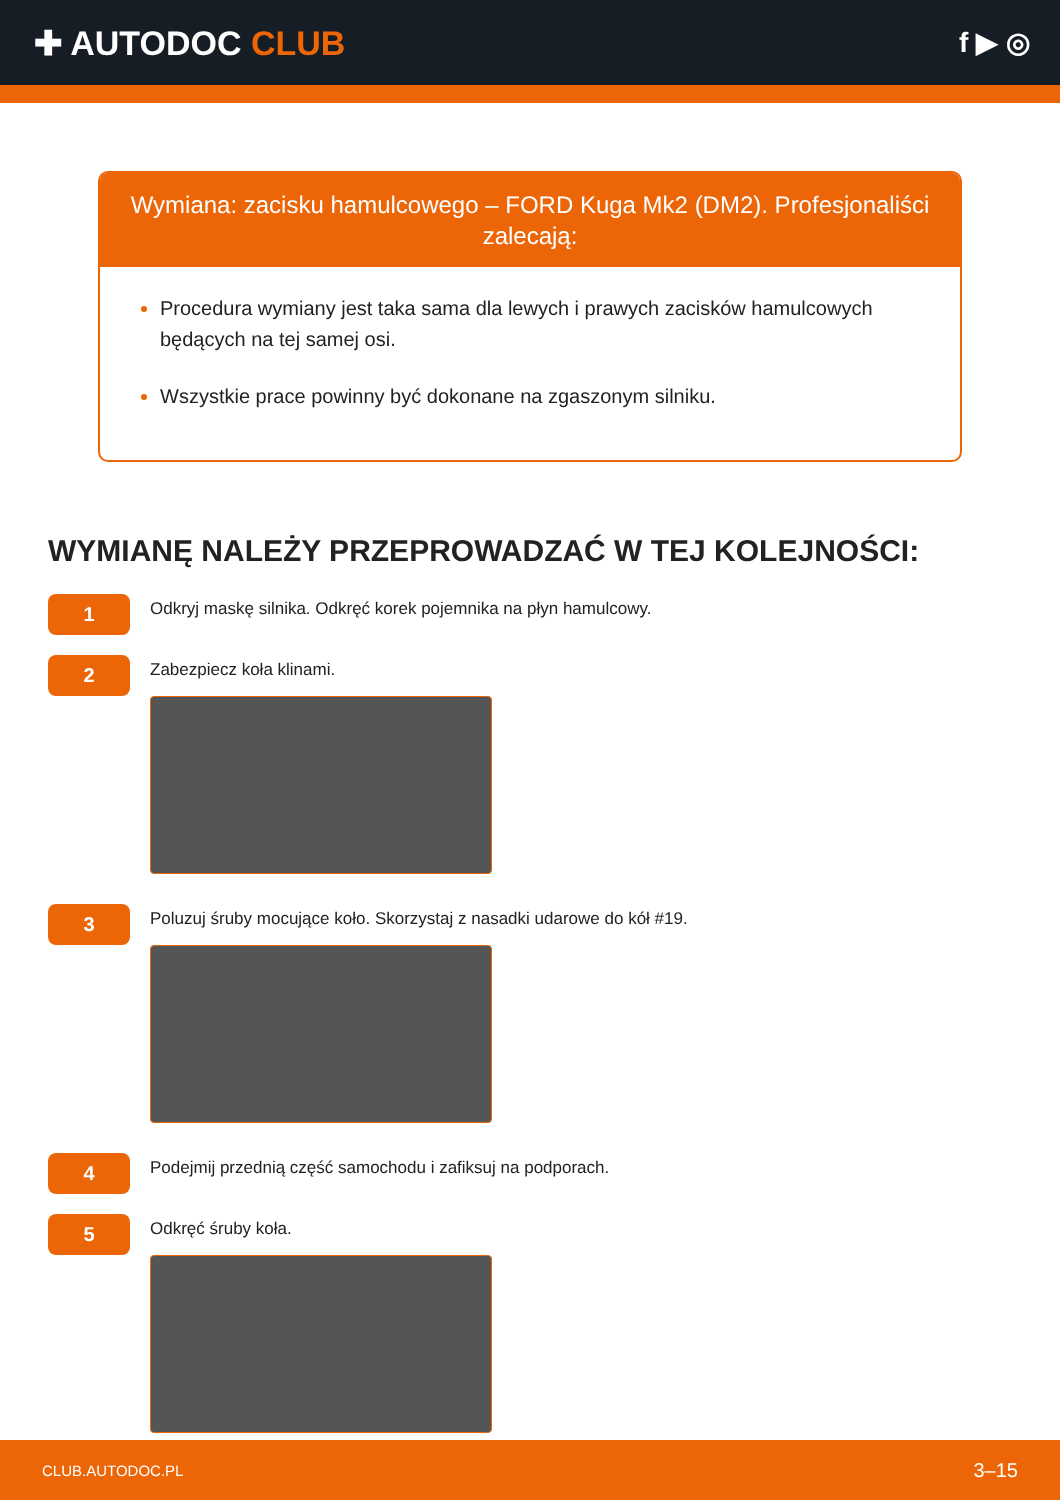✚ AUTODOC CLUB
f ▶ ◎
Wymiana: zacisku hamulcowego – FORD Kuga Mk2 (DM2). Profesjonaliści zalecają:
Procedura wymiany jest taka sama dla lewych i prawych zacisków hamulcowych będących na tej samej osi.
Wszystkie prace powinny być dokonane na zgaszonym silniku.
WYMIANĘ NALEŻY PRZEPROWADZAĆ W TEJ KOLEJNOŚCI:
1
Odkryj maskę silnika. Odkręć korek pojemnika na płyn hamulcowy.
2
Zabezpiecz koła klinami.
3
Poluzuj śruby mocujące koło. Skorzystaj z nasadki udarowe do kół #19.
4
Podejmij przednią część samochodu i zafiksuj na podporach.
5
Odkręć śruby koła.
CLUB.AUTODOC.PL 3–15